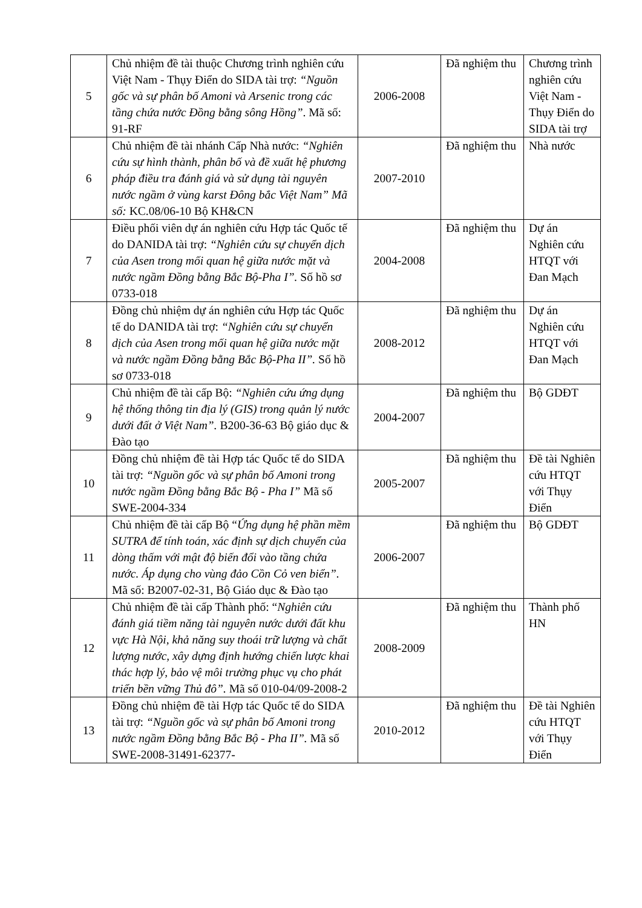| 5 | Chủ nhiệm đề tài thuộc Chương trình nghiên cứu Việt Nam - Thụy Điển do SIDA tài trợ: “Nguồn gốc và sự phân bố Amoni và Arsenic trong các tầng chứa nước Đồng bằng sông Hồng” . Mã số: 91-RF | 2006-2008 | Đã nghiệm thu | Chương trình nghiên cứu Việt Nam - Thụy Điển do SIDA tài trợ |
| 6 | Chủ nhiệm đề tài nhánh Cấp Nhà nước: “Nghiên cứu sự hình thành, phân bố và đề xuất hệ phương pháp điều tra đánh giá và sử dụng tài nguyên nước ngầm ở vùng karst Đông bắc Việt Nam” Mã số: KC.08/06-10 Bộ KH&CN | 2007-2010 | Đã nghiệm thu | Nhà nước |
| 7 | Điều phối viên dự án nghiên cứu Hợp tác Quốc tế do DANIDA tài trợ: “Nghiên cứu sự chuyển dịch của Asen trong mối quan hệ giữa nước mặt và nước ngầm Đồng bằng Bắc Bộ-Pha I”. Số hồ sơ 0733-018 | 2004-2008 | Đã nghiệm thu | Dự án Nghiên cứu HTQT với Đan Mạch |
| 8 | Đồng chủ nhiệm dự án nghiên cứu Hợp tác Quốc tế do DANIDA tài trợ: “Nghiên cứu sự chuyển dịch của Asen trong mối quan hệ giữa nước mặt và nước ngầm Đồng bằng Bắc Bộ-Pha II”. Số hồ sơ 0733-018 | 2008-2012 | Đã nghiệm thu | Dự án Nghiên cứu HTQT với Đan Mạch |
| 9 | Chủ nhiệm đề tài cấp Bộ: “Nghiên cứu ứng dụng hệ thống thông tin địa lý (GIS) trong quản lý nước dưới đất ở Việt Nam”. B200-36-63 Bộ giáo dục & Đào tạo | 2004-2007 | Đã nghiệm thu | Bộ GDĐT |
| 10 | Đồng chủ nhiệm đề tài Hợp tác Quốc tế do SIDA tài trợ: “Nguồn gốc và sự phân bố Amoni trong nước ngầm Đồng bằng Bắc Bộ - Pha I” Mã số SWE-2004-334 | 2005-2007 | Đã nghiệm thu | Đề tài Nghiên cứu HTQT với Thụy Điển |
| 11 | Chủ nhiệm đề tài cấp Bộ “ Ứng dụng hệ phần mềm SUTRA để tính toán, xác định sự dịch chuyển của dòng thấm với mật độ biến đổi vào tầng chứa nước. Áp dụng cho vùng đảo Cồn Cỏ ven biển”. Mã số: B2007-02-31, Bộ Giáo dục & Đào tạo | 2006-2007 | Đã nghiệm thu | Bộ GDĐT |
| 12 | Chủ nhiệm đề tài cấp Thành phố: “ Nghiên cứu đánh giá tiềm năng tài nguyên nước dưới đất khu vực Hà Nội, khả năng suy thoái trữ lượng và chất lượng nước, xây dựng định hướng chiến lược khai thác hợp lý, bảo vệ môi trường phục vụ cho phát triển bền vững Thủ đô”. Mã số 010-04/09-2008-2 | 2008-2009 | Đã nghiệm thu | Thành phố HN |
| 13 | Đồng chủ nhiệm đề tài Hợp tác Quốc tế do SIDA tài trợ: “Nguồn gốc và sự phân bố Amoni trong nước ngầm Đồng bằng Bắc Bộ - Pha II”. Mã số SWE-2008-31491-62377- | 2010-2012 | Đã nghiệm thu | Đề tài Nghiên cứu HTQT với Thụy Điển |